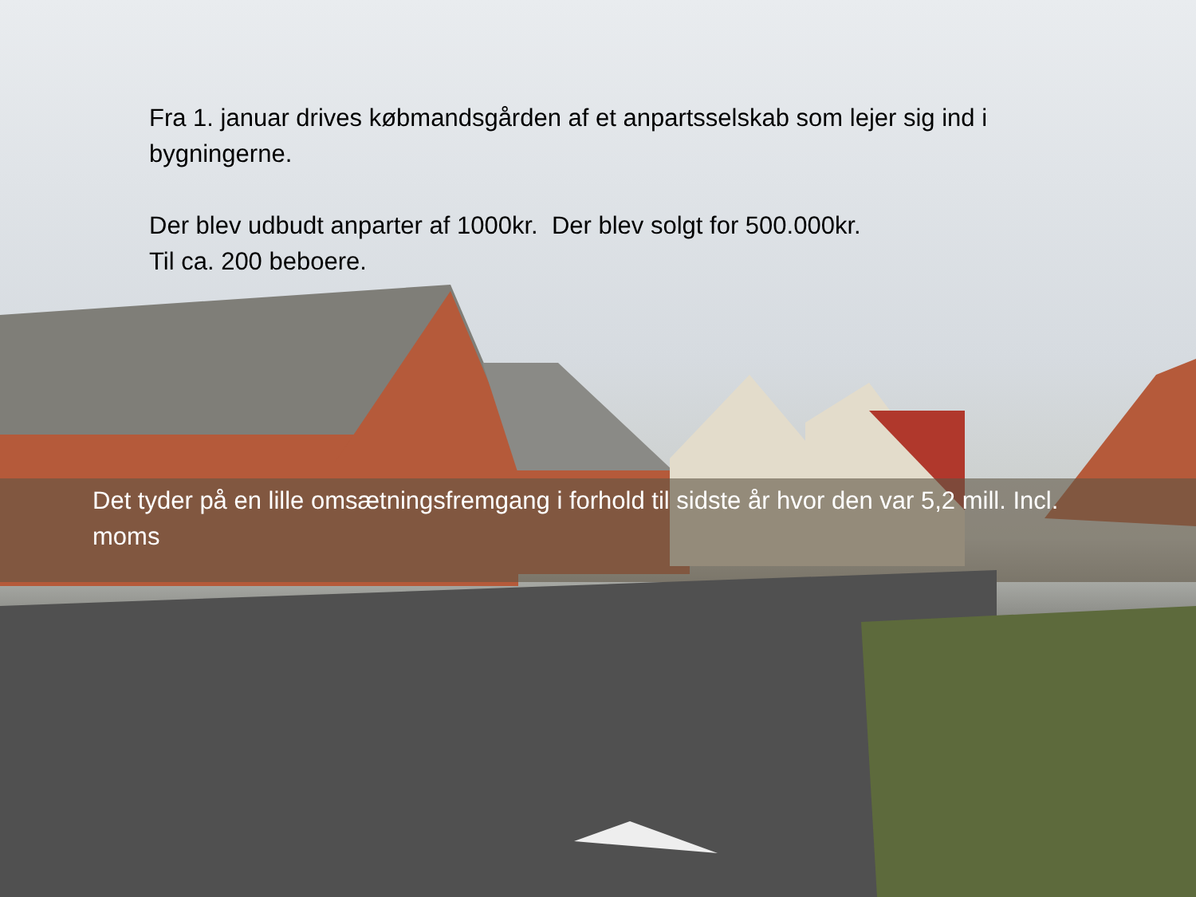Fra 1. januar drives købmandsgården af et anpartsselskab som lejer sig ind i bygningerne.
Der blev udbudt anparter af 1000kr. Der blev solgt for 500.000kr.
Til ca. 200 beboere.
Det tyder på en lille omsætningsfremgang i forhold til sidste år hvor den var 5,2 mill. Incl. moms